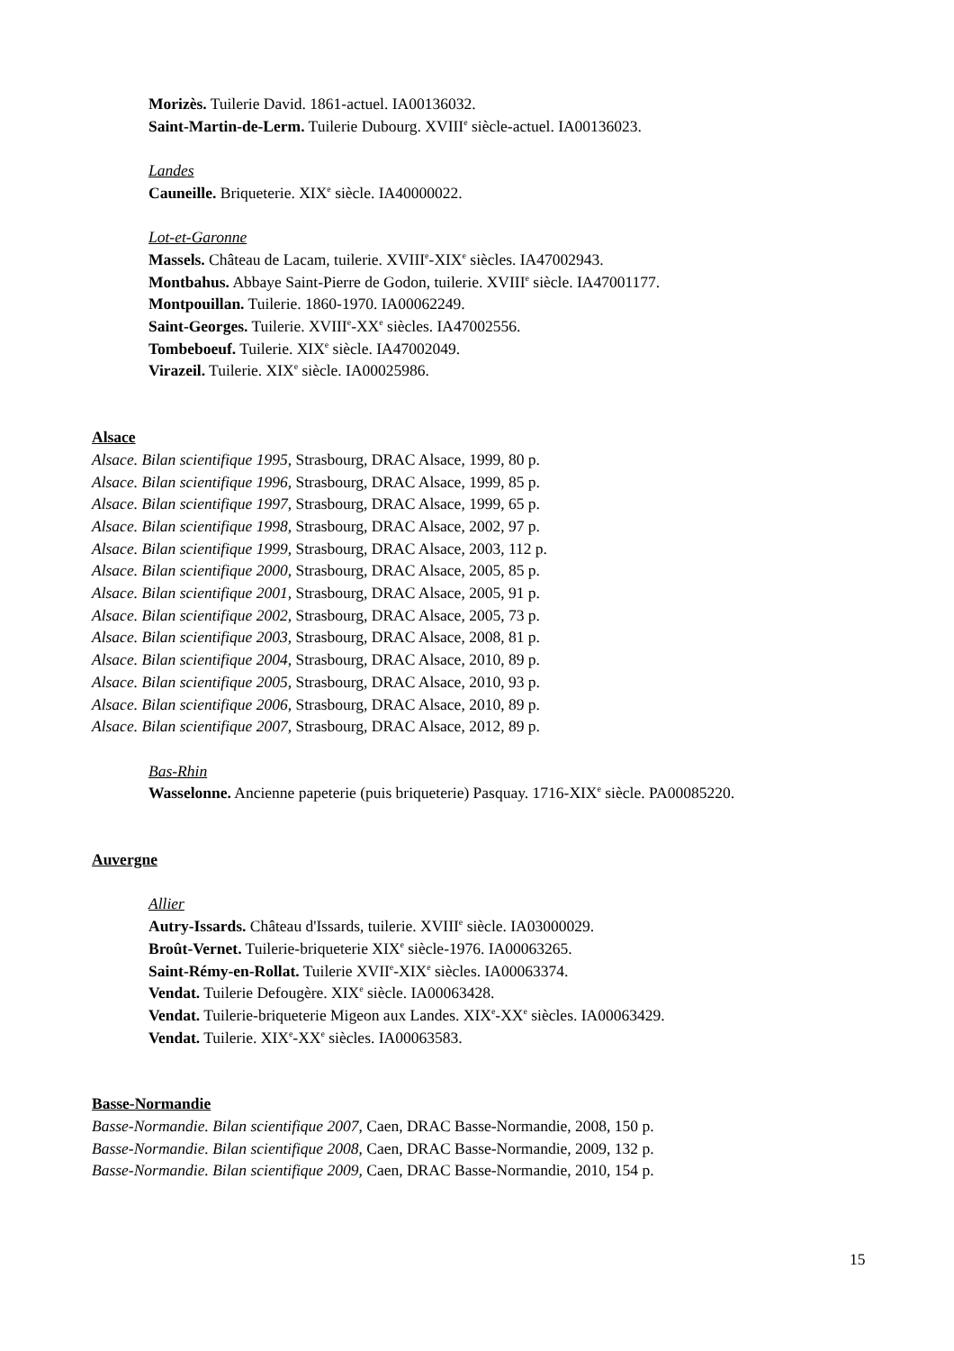Morizès. Tuilerie David. 1861-actuel. IA00136032.
Saint-Martin-de-Lerm. Tuilerie Dubourg. XVIII<sup>e</sup> siècle-actuel. IA00136023.
Landes
Cauneille. Briqueterie. XIX<sup>e</sup> siècle. IA40000022.
Lot-et-Garonne
Massels. Château de Lacam, tuilerie. XVIII<sup>e</sup>-XIX<sup>e</sup> siècles. IA47002943.
Montbahus. Abbaye Saint-Pierre de Godon, tuilerie. XVIII<sup>e</sup> siècle. IA47001177.
Montpouillan. Tuilerie. 1860-1970. IA00062249.
Saint-Georges. Tuilerie. XVIII<sup>e</sup>-XX<sup>e</sup> siècles. IA47002556.
Tombeboeuf. Tuilerie. XIX<sup>e</sup> siècle. IA47002049.
Virazeil. Tuilerie. XIX<sup>e</sup> siècle. IA00025986.
Alsace
Alsace. Bilan scientifique 1995, Strasbourg, DRAC Alsace, 1999, 80 p.
Alsace. Bilan scientifique 1996, Strasbourg, DRAC Alsace, 1999, 85 p.
Alsace. Bilan scientifique 1997, Strasbourg, DRAC Alsace, 1999, 65 p.
Alsace. Bilan scientifique 1998, Strasbourg, DRAC Alsace, 2002, 97 p.
Alsace. Bilan scientifique 1999, Strasbourg, DRAC Alsace, 2003, 112 p.
Alsace. Bilan scientifique 2000, Strasbourg, DRAC Alsace, 2005, 85 p.
Alsace. Bilan scientifique 2001, Strasbourg, DRAC Alsace, 2005, 91 p.
Alsace. Bilan scientifique 2002, Strasbourg, DRAC Alsace, 2005, 73 p.
Alsace. Bilan scientifique 2003, Strasbourg, DRAC Alsace, 2008, 81 p.
Alsace. Bilan scientifique 2004, Strasbourg, DRAC Alsace, 2010, 89 p.
Alsace. Bilan scientifique 2005, Strasbourg, DRAC Alsace, 2010, 93 p.
Alsace. Bilan scientifique 2006, Strasbourg, DRAC Alsace, 2010, 89 p.
Alsace. Bilan scientifique 2007, Strasbourg, DRAC Alsace, 2012, 89 p.
Bas-Rhin
Wasselonne. Ancienne papeterie (puis briqueterie) Pasquay. 1716-XIX<sup>e</sup> siècle. PA00085220.
Auvergne
Allier
Autry-Issards. Château d'Issards, tuilerie. XVIII<sup>e</sup> siècle. IA03000029.
Broût-Vernet. Tuilerie-briqueterie XIX<sup>e</sup> siècle-1976. IA00063265.
Saint-Rémy-en-Rollat. Tuilerie XVII<sup>e</sup>-XIX<sup>e</sup> siècles. IA00063374.
Vendat. Tuilerie Defougère. XIX<sup>e</sup> siècle. IA00063428.
Vendat. Tuilerie-briqueterie Migeon aux Landes. XIX<sup>e</sup>-XX<sup>e</sup> siècles. IA00063429.
Vendat. Tuilerie. XIX<sup>e</sup>-XX<sup>e</sup> siècles. IA00063583.
Basse-Normandie
Basse-Normandie. Bilan scientifique 2007, Caen, DRAC Basse-Normandie, 2008, 150 p.
Basse-Normandie. Bilan scientifique 2008, Caen, DRAC Basse-Normandie, 2009, 132 p.
Basse-Normandie. Bilan scientifique 2009, Caen, DRAC Basse-Normandie, 2010, 154 p.
15